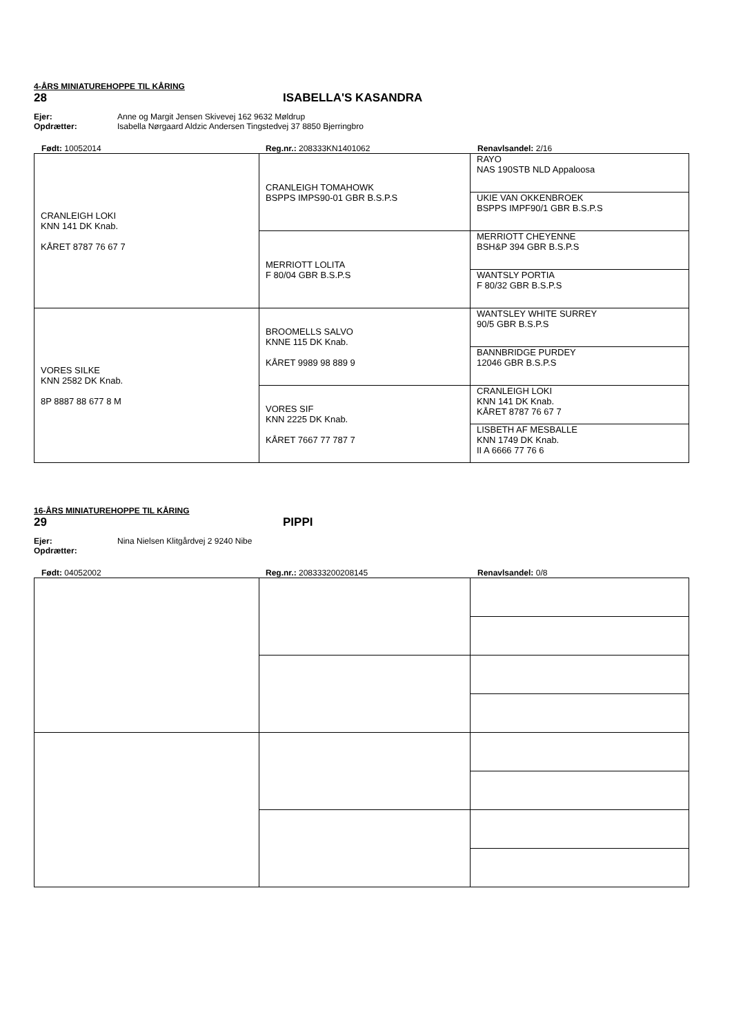4-ÅRS MINIATUREHOPPE TIL KÅRING
28 ISABELLA'S KASANDRA
Ejer: Anne og Margit Jensen Skivevej 162 9632 Møldrup
Opdrætter: Isabella Nørgaard Aldzic Andersen Tingstedvej 37 8850 Bjerringbro
Født: 10052014 Reg.nr.: 208333KN1401062 Renavlsandel: 2/16
| CRANLEIGH LOKI KNN 141 DK Knab. KÅRET 8787 76 67 7 | CRANLEIGH TOMAHOWK BSPPS IMPS90-01 GBR B.S.P.S | RAYO NAS 190STB NLD Appaloosa |
| | | UKIE VAN OKKENBROEK BSPPS IMPF90/1 GBR B.S.P.S |
| | MERRIOTT LOLITA F 80/04 GBR B.S.P.S | MERRIOTT CHEYENNE BSH&P 394 GBR B.S.P.S |
| | | WANTSLY PORTIA F 80/32 GBR B.S.P.S |
| VORES SILKE KNN 2582 DK Knab. 8P 8887 88 677 8 M | BROOMELLS SALVO KNNE 115 DK Knab. KÅRET 9989 98 889 9 | WANTSLEY WHITE SURREY 90/5 GBR B.S.P.S |
| | | BANNBRIDGE PURDEY 12046 GBR B.S.P.S |
| | VORES SIF KNN 2225 DK Knab. KÅRET 7667 77 787 7 | CRANLEIGH LOKI KNN 141 DK Knab. KÅRET 8787 76 67 7 |
| | | LISBETH AF MESBALLE KNN 1749 DK Knab. II A 6666 77 76 6 |
16-ÅRS MINIATUREHOPPE TIL KÅRING
29 PIPPI
Ejer: Nina Nielsen Klitgårdvej 2 9240 Nibe
Opdrætter:
Født: 04052002 Reg.nr.: 208333200208145 Renavlsandel: 0/8